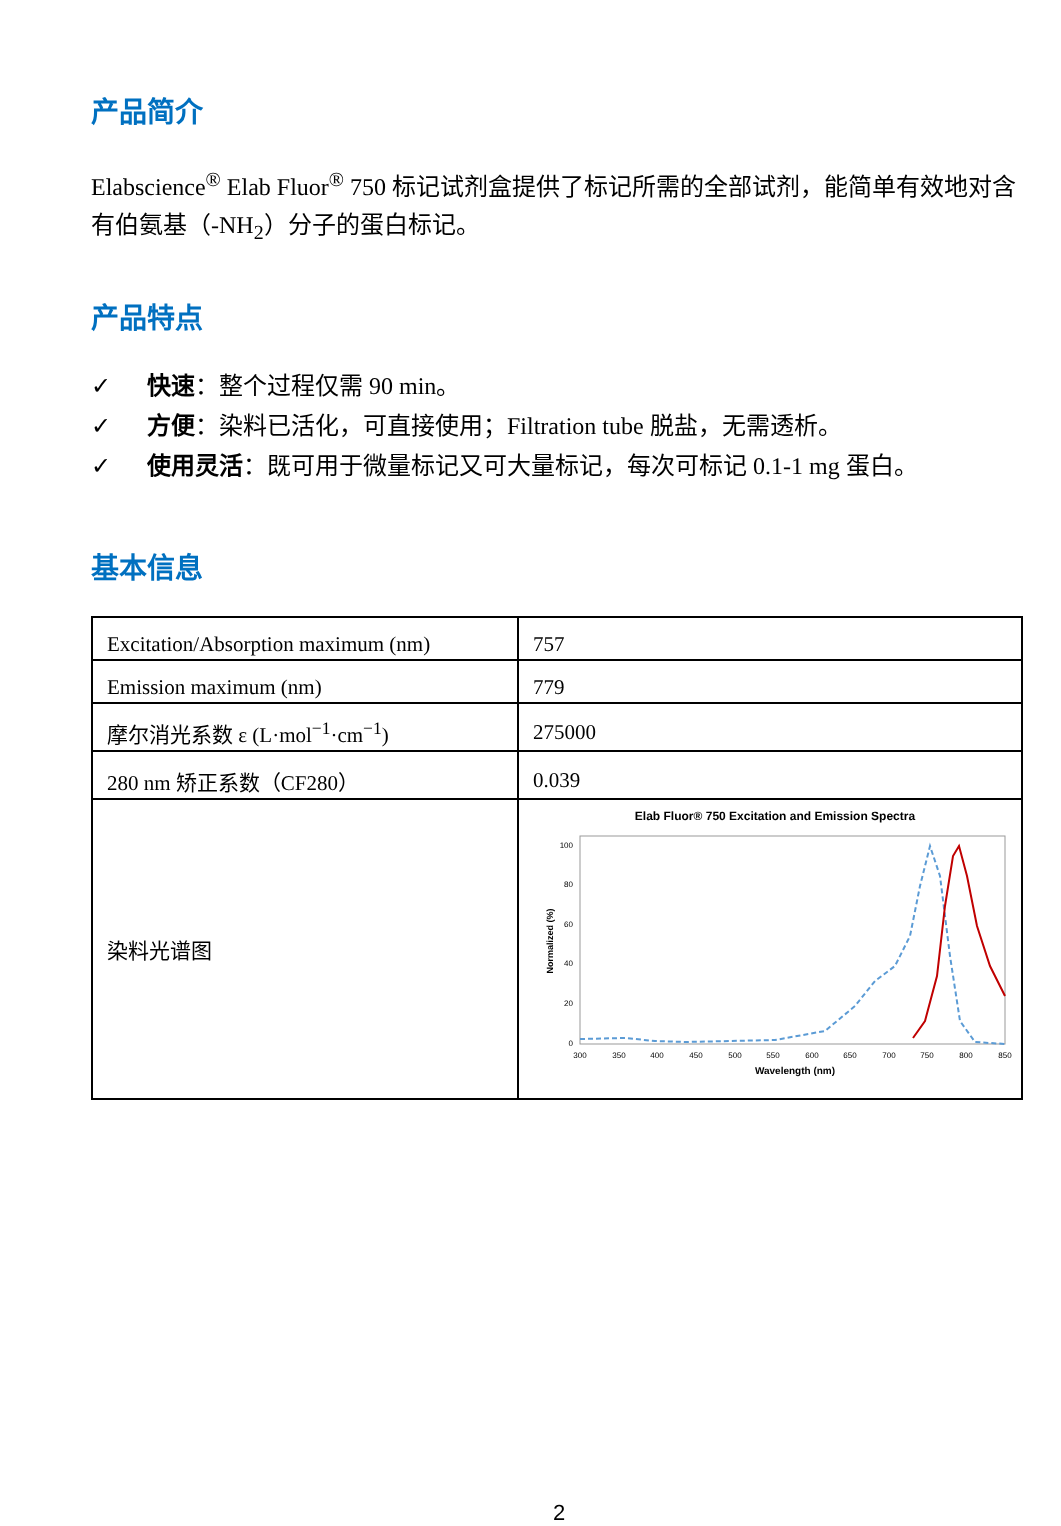产品简介
Elabscience<sup>®</sup> Elab Fluor<sup>®</sup> 750 标记试剂盒提供了标记所需的全部试剂，能简单有效地对含有伯氨基（-NH<sub>2</sub>）分子的蛋白标记。
产品特点
✓ 快速：整个过程仅需 90 min。
✓ 方便：染料已活化，可直接使用；Filtration tube 脱盐，无需透析。
✓ 使用灵活：既可用于微量标记又可大量标记，每次可标记 0.1-1 mg 蛋白。
基本信息
| Excitation/Absorption maximum (nm) | 757 |
| Emission maximum (nm) | 779 |
| 摩尔消光系数 ε (L·mol<sup>−1</sup>·cm<sup>−1</sup>) | 275000 |
| 280 nm 矫正系数（CF280） | 0.039 |
| 染料光谱图 | Elab Fluor® 750 Excitation and Emission Spectra 100 80 60 40 20 0 300 350 400 450 500 550 600 650 700 750 800 850 Wavelength (nm) Normalized (%) |
2